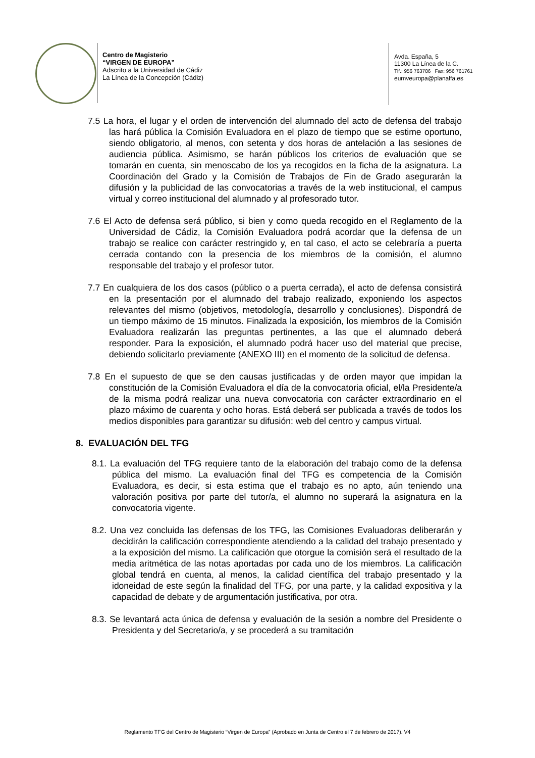Centro de Magisterio
“VIRGEN DE EUROPA”
Adscrito a la Universidad de Cádiz
La Línea de la Concepción (Cádiz)
Avda. España, 5
11300 La Línea de la C.
Tlf.: 956 763786 Fax: 956 761761
eumveuropa@planalfa.es
7.5 La hora, el lugar y el orden de intervención del alumnado del acto de defensa del trabajo las hará pública la Comisión Evaluadora en el plazo de tiempo que se estime oportuno, siendo obligatorio, al menos, con setenta y dos horas de antelación a las sesiones de audiencia pública. Asimismo, se harán públicos los criterios de evaluación que se tomarán en cuenta, sin menoscabo de los ya recogidos en la ficha de la asignatura. La Coordinación del Grado y la Comisión de Trabajos de Fin de Grado asegurarán la difusión y la publicidad de las convocatorias a través de la web institucional, el campus virtual y correo institucional del alumnado y al profesorado tutor.
7.6 El Acto de defensa será público, si bien y como queda recogido en el Reglamento de la Universidad de Cádiz, la Comisión Evaluadora podrá acordar que la defensa de un trabajo se realice con carácter restringido y, en tal caso, el acto se celebraría a puerta cerrada contando con la presencia de los miembros de la comisión, el alumno responsable del trabajo y el profesor tutor.
7.7 En cualquiera de los dos casos (público o a puerta cerrada), el acto de defensa consistirá en la presentación por el alumnado del trabajo realizado, exponiendo los aspectos relevantes del mismo (objetivos, metodología, desarrollo y conclusiones). Dispondrá de un tiempo máximo de 15 minutos. Finalizada la exposición, los miembros de la Comisión Evaluadora realizarán las preguntas pertinentes, a las que el alumnado deberá responder. Para la exposición, el alumnado podrá hacer uso del material que precise, debiendo solicitarlo previamente (ANEXO III) en el momento de la solicitud de defensa.
7.8 En el supuesto de que se den causas justificadas y de orden mayor que impidan la constitución de la Comisión Evaluadora el día de la convocatoria oficial, el/la Presidente/a de la misma podrá realizar una nueva convocatoria con carácter extraordinario en el plazo máximo de cuarenta y ocho horas. Está deberá ser publicada a través de todos los medios disponibles para garantizar su difusión: web del centro y campus virtual.
8. EVALUACIÓN DEL TFG
8.1. La evaluación del TFG requiere tanto de la elaboración del trabajo como de la defensa pública del mismo. La evaluación final del TFG es competencia de la Comisión Evaluadora, es decir, si esta estima que el trabajo es no apto, aún teniendo una valoración positiva por parte del tutor/a, el alumno no superará la asignatura en la convocatoria vigente.
8.2. Una vez concluida las defensas de los TFG, las Comisiones Evaluadoras deliberarán y decidirán la calificación correspondiente atendiendo a la calidad del trabajo presentado y a la exposición del mismo. La calificación que otorgue la comisión será el resultado de la media aritmética de las notas aportadas por cada uno de los miembros. La calificación global tendrá en cuenta, al menos, la calidad científica del trabajo presentado y la idoneidad de este según la finalidad del TFG, por una parte, y la calidad expositiva y la capacidad de debate y de argumentación justificativa, por otra.
8.3. Se levantará acta única de defensa y evaluación de la sesión a nombre del Presidente o Presidenta y del Secretario/a, y se procederá a su tramitación
Reglamento TFG del Centro de Magisterio “Virgen de Europa” (Aprobado en Junta de Centro el 7 de febrero de 2017). V4